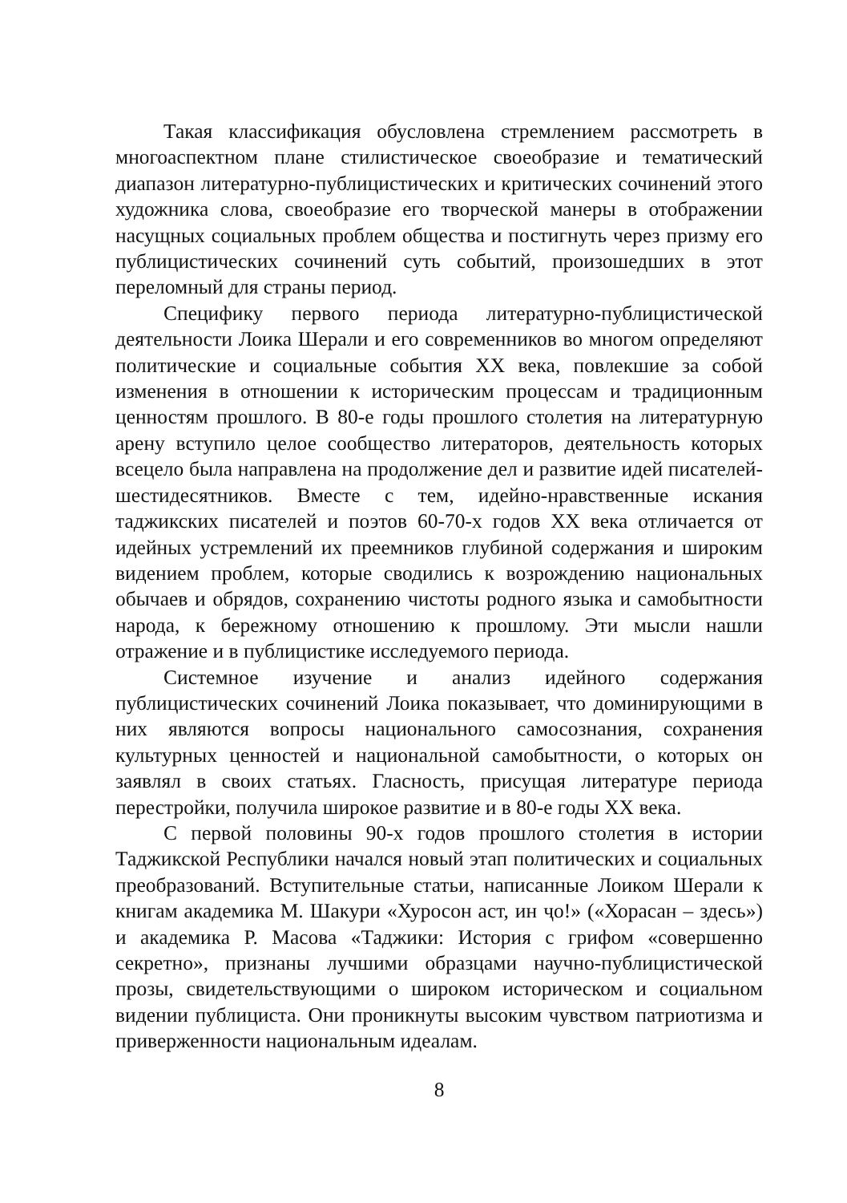Такая классификация обусловлена стремлением рассмотреть в многоаспектном плане стилистическое своеобразие и тематический диапазон литературно-публицистических и критических сочинений этого художника слова, своеобразие его творческой манеры в отображении насущных социальных проблем общества и постигнуть через призму его публицистических сочинений суть событий, произошедших в этот переломный для страны период.
Специфику первого периода литературно-публицистической деятельности Лоика Шерали и его современников во многом определяют политические и социальные события XX века, повлекшие за собой изменения в отношении к историческим процессам и традиционным ценностям прошлого. В 80-е годы прошлого столетия на литературную арену вступило целое сообщество литераторов, деятельность которых всецело была направлена на продолжение дел и развитие идей писателей-шестидесятников. Вместе с тем, идейно-нравственные искания таджикских писателей и поэтов 60-70-х годов XX века отличается от идейных устремлений их преемников глубиной содержания и широким видением проблем, которые сводились к возрождению национальных обычаев и обрядов, сохранению чистоты родного языка и самобытности народа, к бережному отношению к прошлому. Эти мысли нашли отражение и в публицистике исследуемого периода.
Системное изучение и анализ идейного содержания публицистических сочинений Лоика показывает, что доминирующими в них являются вопросы национального самосознания, сохранения культурных ценностей и национальной самобытности, о которых он заявлял в своих статьях. Гласность, присущая литературе периода перестройки, получила широкое развитие и в 80-е годы XX века.
С первой половины 90-х годов прошлого столетия в истории Таджикской Республики начался новый этап политических и социальных преобразований. Вступительные статьи, написанные Лоиком Шерали к книгам академика М. Шакури «Хуросон аст, ин ҷо!» («Хорасан – здесь») и академика Р. Масова «Таджики: История с грифом «совершенно секретно», признаны лучшими образцами научно-публицистической прозы, свидетельствующими о широком историческом и социальном видении публициста. Они проникнуты высоким чувством патриотизма и приверженности национальным идеалам.
8